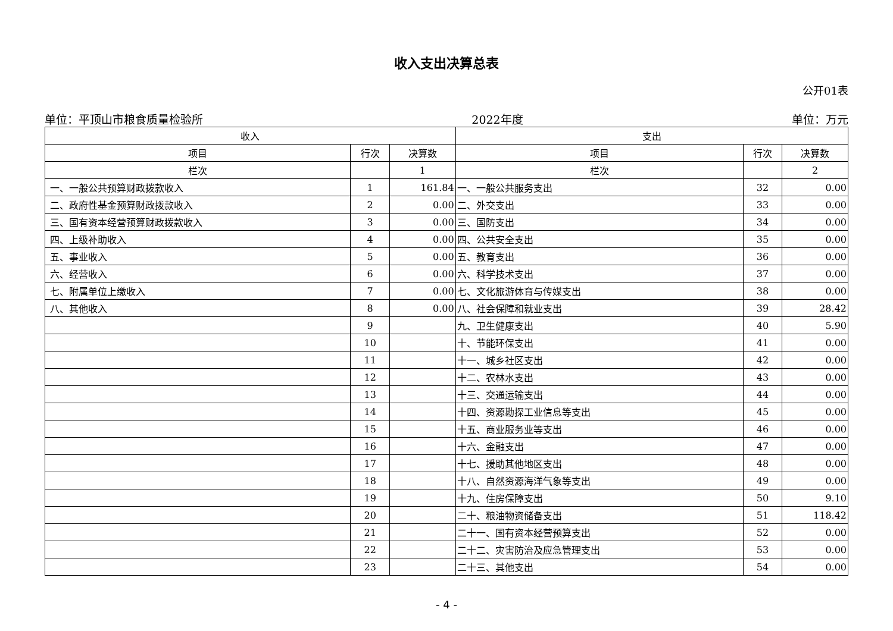收入支出决算总表
公开01表
单位：平顶山市粮食质量检验所 2022年度 单位：万元
| 收入 | | | 支出 | | |
| --- | --- | --- | --- | --- | --- |
| 项目 | 行次 | 决算数 | 项目 | 行次 | 决算数 |
| 栏次 | | 1 | 栏次 | | 2 |
| 一、一般公共预算财政拨款收入 | 1 | 161.84 | 一、一般公共服务支出 | 32 | 0.00 |
| 二、政府性基金预算财政拨款收入 | 2 | 0.00 | 二、外交支出 | 33 | 0.00 |
| 三、国有资本经营预算财政拨款收入 | 3 | 0.00 | 三、国防支出 | 34 | 0.00 |
| 四、上级补助收入 | 4 | 0.00 | 四、公共安全支出 | 35 | 0.00 |
| 五、事业收入 | 5 | 0.00 | 五、教育支出 | 36 | 0.00 |
| 六、经营收入 | 6 | 0.00 | 六、科学技术支出 | 37 | 0.00 |
| 七、附属单位上缴收入 | 7 | 0.00 | 七、文化旅游体育与传媒支出 | 38 | 0.00 |
| 八、其他收入 | 8 | 0.00 | 八、社会保障和就业支出 | 39 | 28.42 |
| | 9 | | 九、卫生健康支出 | 40 | 5.90 |
| | 10 | | 十、节能环保支出 | 41 | 0.00 |
| | 11 | | 十一、城乡社区支出 | 42 | 0.00 |
| | 12 | | 十二、农林水支出 | 43 | 0.00 |
| | 13 | | 十三、交通运输支出 | 44 | 0.00 |
| | 14 | | 十四、资源勘探工业信息等支出 | 45 | 0.00 |
| | 15 | | 十五、商业服务业等支出 | 46 | 0.00 |
| | 16 | | 十六、金融支出 | 47 | 0.00 |
| | 17 | | 十七、援助其他地区支出 | 48 | 0.00 |
| | 18 | | 十八、自然资源海洋气象等支出 | 49 | 0.00 |
| | 19 | | 十九、住房保障支出 | 50 | 9.10 |
| | 20 | | 二十、粮油物资储备支出 | 51 | 118.42 |
| | 21 | | 二十一、国有资本经营预算支出 | 52 | 0.00 |
| | 22 | | 二十二、灾害防治及应急管理支出 | 53 | 0.00 |
| | 23 | | 二十三、其他支出 | 54 | 0.00 |
- 4 -